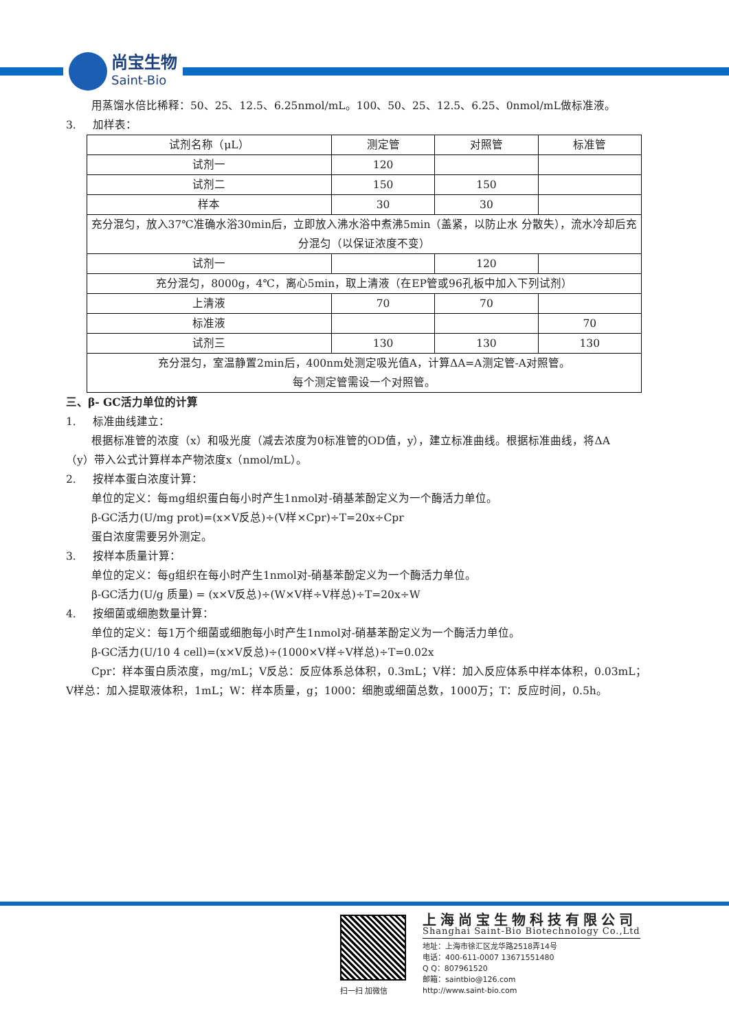尚宝生物
Saint-Bio
用蒸馏水倍比稀释：50、25、12.5、6.25nmol/mL。100、50、25、12.5、6.25、0nmol/mL做标准液。
3. 加样表：
| 试剂名称（μL） | 测定管 | 对照管 | 标准管 |
| 试剂一 | 120 | | |
| 试剂二 | 150 | 150 | |
| 样本 | 30 | 30 | |
| 充分混匀，放入37℃准确水浴30min后，立即放入沸水浴中煮沸5min（盖紧，以防止水 分散失），流水冷却后充分混匀（以保证浓度不变） | | | |
| 试剂一 | | 120 | |
| 充分混匀，8000g，4℃，离心5min，取上清液（在EP管或96孔板中加入下列试剂） | | | |
| 上清液 | 70 | 70 | |
| 标准液 | | | 70 |
| 试剂三 | 130 | 130 | 130 |
| 充分混匀，室温静置2min后，400nm处测定吸光值A，计算ΔA=A测定管-A对照管。 每个测定管需设一个对照管。 | | | |
三、β- GC活力单位的计算
1. 标准曲线建立：
根据标准管的浓度（x）和吸光度（减去浓度为0标准管的OD值，y），建立标准曲线。根据标准曲线，将ΔA
（y）带入公式计算样本产物浓度x（nmol/mL）。
2. 按样本蛋白浓度计算：
单位的定义：每mg组织蛋白每小时产生1nmol对-硝基苯酚定义为一个酶活力单位。
β-GC活力(U/mg prot)=(x×V反总)÷(V样×Cpr)÷T=20x÷Cpr
蛋白浓度需要另外测定。
3. 按样本质量计算：
单位的定义：每g组织在每小时产生1nmol对-硝基苯酚定义为一个酶活力单位。
β-GC活力(U/g 质量) = (x×V反总)÷(W×V样÷V样总)÷T=20x÷W
4. 按细菌或细胞数量计算：
单位的定义：每1万个细菌或细胞每小时产生1nmol对-硝基苯酚定义为一个酶活力单位。
β-GC活力(U/10 4 cell)=(x×V反总)÷(1000×V样÷V样总)÷T=0.02x
Cpr：样本蛋白质浓度，mg/mL；V反总：反应体系总体积，0.3mL；V样：加入反应体系中样本体积，0.03mL；
V样总：加入提取液体积，1mL；W：样本质量，g；1000：细胞或细菌总数，1000万；T：反应时间，0.5h。
扫一扫 加微信
上海尚宝生物科技有限公司
Shanghai Saint-Bio Biotechnology Co.,Ltd
地址：上海市徐汇区龙华路2518弄14号
电话：400-611-0007 13671551480
Q Q：807961520
邮箱：saintbio@126.com
http://www.saint-bio.com